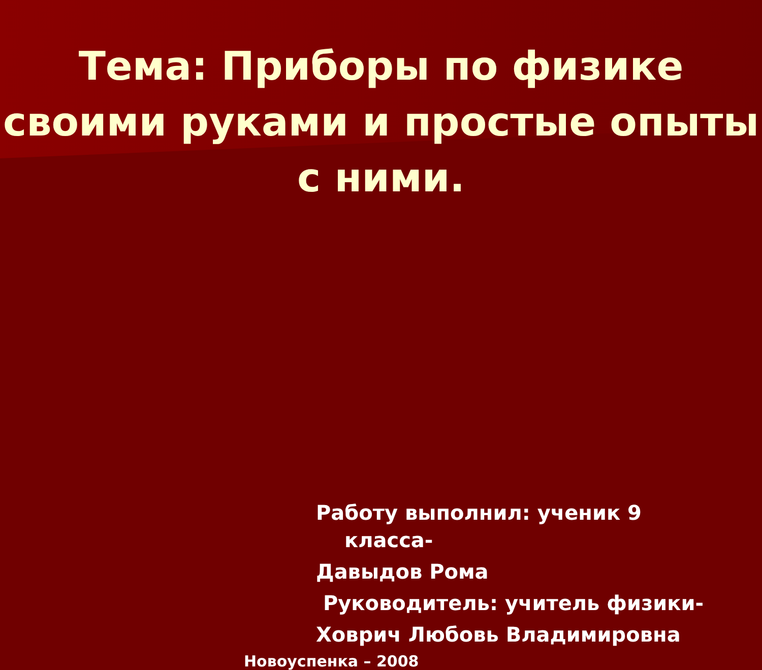Тема: Приборы по физике своими руками и простые опыты с ними.
Работу выполнил: ученик 9 класса-
Давыдов Рома
Руководитель: учитель физики-
Ховрич Любовь Владимировна
Новоуспенка – 2008